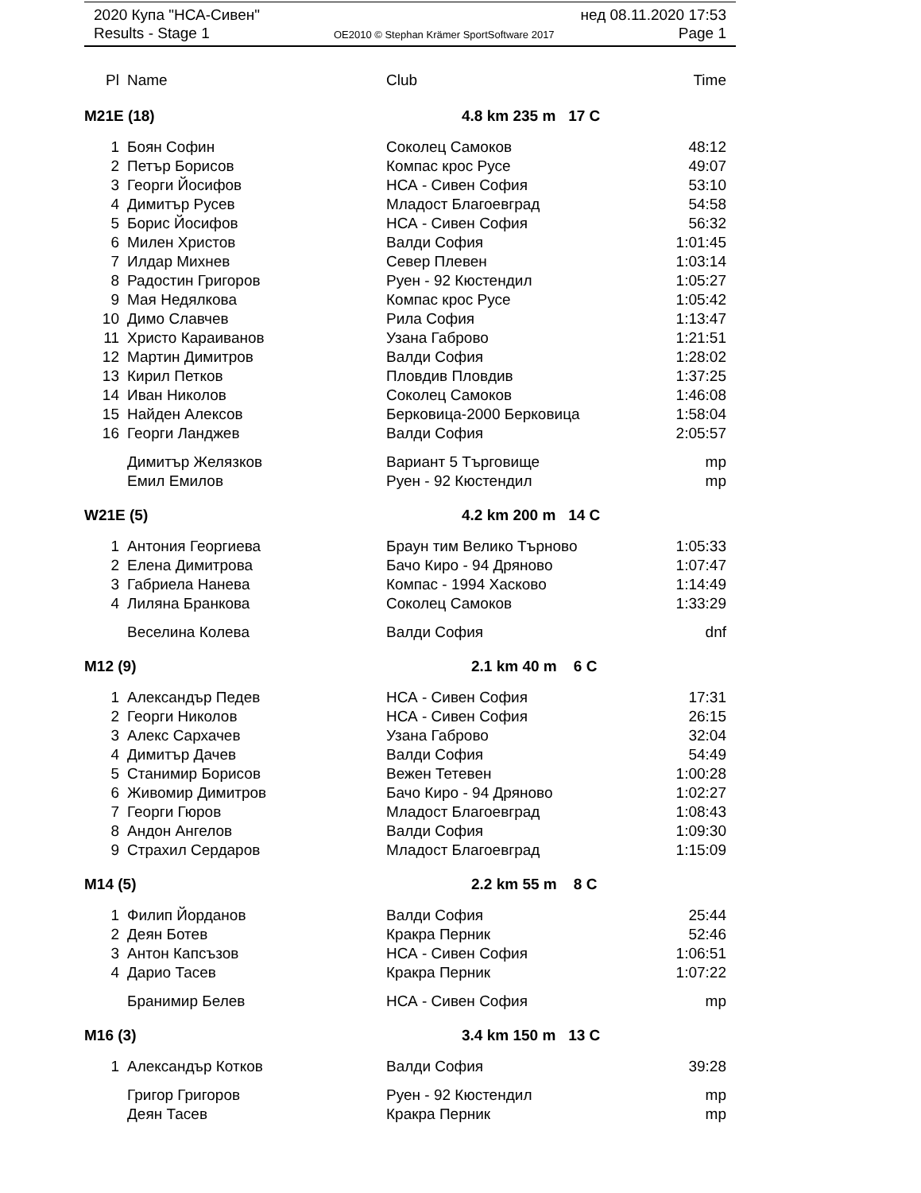2020 Купа "НСА-Сивен" нед 08.11.2020 17:53
Results - Stage 1 OE2010 © Stephan Krämer SportSoftware 2017 Page 1
| Pl | Name | Club | Time |
| --- | --- | --- | --- |
| M21E (18) | | 4.8 km 235 m 17 C | |
| 1 | Боян Софин | Соколец Самоков | 48:12 |
| 2 | Петър Борисов | Компас крос Русе | 49:07 |
| 3 | Георги Йосифов | НСА - Сивен София | 53:10 |
| 4 | Димитър Русев | Младост Благоевград | 54:58 |
| 5 | Борис Йосифов | НСА - Сивен София | 56:32 |
| 6 | Милен Христов | Валди София | 1:01:45 |
| 7 | Илдар Михнев | Север Плевен | 1:03:14 |
| 8 | Радостин Григоров | Руен - 92 Кюстендил | 1:05:27 |
| 9 | Мая Недялкова | Компас крос Русе | 1:05:42 |
| 10 | Димо Славчев | Рила София | 1:13:47 |
| 11 | Христо Караиванов | Узана Габрово | 1:21:51 |
| 12 | Мартин Димитров | Валди София | 1:28:02 |
| 13 | Кирил Петков | Пловдив Пловдив | 1:37:25 |
| 14 | Иван Николов | Соколец Самоков | 1:46:08 |
| 15 | Найден Алексов | Берковица-2000 Берковица | 1:58:04 |
| 16 | Георги Ланджев | Валди София | 2:05:57 |
| | Димитър Желязков | Вариант 5 Търговище | mp |
| | Емил Емилов | Руен - 92 Кюстендил | mp |
| W21E (5) | | 4.2 km 200 m 14 C | |
| 1 | Антония Георгиева | Браун тим Велико Търново | 1:05:33 |
| 2 | Елена Димитрова | Бачо Киро - 94 Дряново | 1:07:47 |
| 3 | Габриела Нанева | Компас - 1994 Хасково | 1:14:49 |
| 4 | Лиляна Бранкова | Соколец Самоков | 1:33:29 |
| | Веселина Колева | Валди София | dnf |
| M12 (9) | | 2.1 km 40 m 6 C | |
| 1 | Александър Педев | НСА - Сивен София | 17:31 |
| 2 | Георги Николов | НСА - Сивен София | 26:15 |
| 3 | Алекс Сархачев | Узана Габрово | 32:04 |
| 4 | Димитър Дачев | Валди София | 54:49 |
| 5 | Станимир Борисов | Вежен Тетевен | 1:00:28 |
| 6 | Живомир Димитров | Бачо Киро - 94 Дряново | 1:02:27 |
| 7 | Георги Гюров | Младост Благоевград | 1:08:43 |
| 8 | Андон Ангелов | Валди София | 1:09:30 |
| 9 | Страхил Сердаров | Младост Благоевград | 1:15:09 |
| M14 (5) | | 2.2 km 55 m 8 C | |
| 1 | Филип Йорданов | Валди София | 25:44 |
| 2 | Деян Ботев | Кракра Перник | 52:46 |
| 3 | Антон Капсъзов | НСА - Сивен София | 1:06:51 |
| 4 | Дарио Тасев | Кракра Перник | 1:07:22 |
| | Бранимир Белев | НСА - Сивен София | mp |
| M16 (3) | | 3.4 km 150 m 13 C | |
| 1 | Александър Котков | Валди София | 39:28 |
| | Григор Григоров | Руен - 92 Кюстендил | mp |
| | Деян Тасев | Кракра Перник | mp |